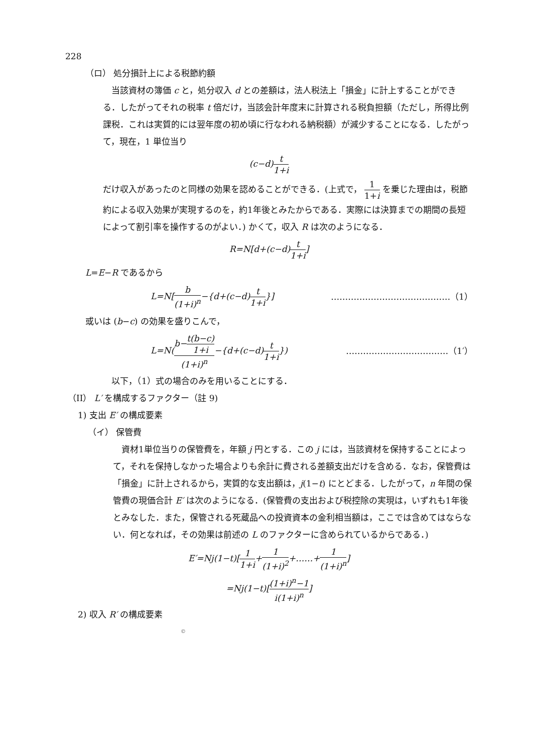228
（ロ） 処分損計上による税節約額
当該資材の簿価 c と，処分収入 d との差額は，法人税法上「損金」に計上することができる．したがってそれの税率 t 倍だけ，当該会計年度末に計算される税負担額（ただし，所得比例課税．これは実質的には翌年度の初め頃に行なわれる納税額）が減少することになる．したがって，現在，1 単位当り
(c−d)t 1+i
だけ収入があったのと同様の効果を認めることができる．(上式で， 1 1+i を乗じた理由は，税節約による収入効果が実現するのを，約1年後とみたからである．実際には決算までの期間の長短によって割引率を操作するのがよい．) かくて，収入 R は次のようになる．
R=N[d+(c−d)t 1+i]
L=E−R であるから
L=N[b (1+i)<sup>n</sup>−{d+(c−d)t 1+i}] ……………………………………（1）
或いは (b−c) の効果を盛りこんで，
L=N(b−t(b−c) 1+i (1+i)<sup>n</sup>−{d+(c−d)t 1+i}) ………………………………（1′）
以下，（1）式の場合のみを用いることにする．
（II） L′ を構成するファクター（註 9)
1) 支出 E′ の構成要素
（イ） 保管費
資材1単位当りの保管費を，年額 j 円とする．この j には，当該資材を保持することによって，それを保持しなかった場合よりも余計に費される差額支出だけを含める．なお，保管費は「損金」に計上されるから，実質的な支出額は，j(1−t) にとどまる．したがって，n 年間の保管費の現価合計 E′ は次のようになる．(保管費の支出および税控除の実現は，いずれも1年後とみなした．また，保管される死蔵品への投資資本の金利相当額は，ここでは含めてはならない．何となれば，その効果は前述の L のファクターに含められているからである．)
E′=Nj(1−t)[1 1+i+1 (1+i)<sup>2</sup>+……+1 (1+i)<sup>n</sup>]
=Nj(1−t)[(1+i)<sup>n</sup>−1 i(1+i)<sup>n</sup>]
2) 収入 R′ の構成要素
©